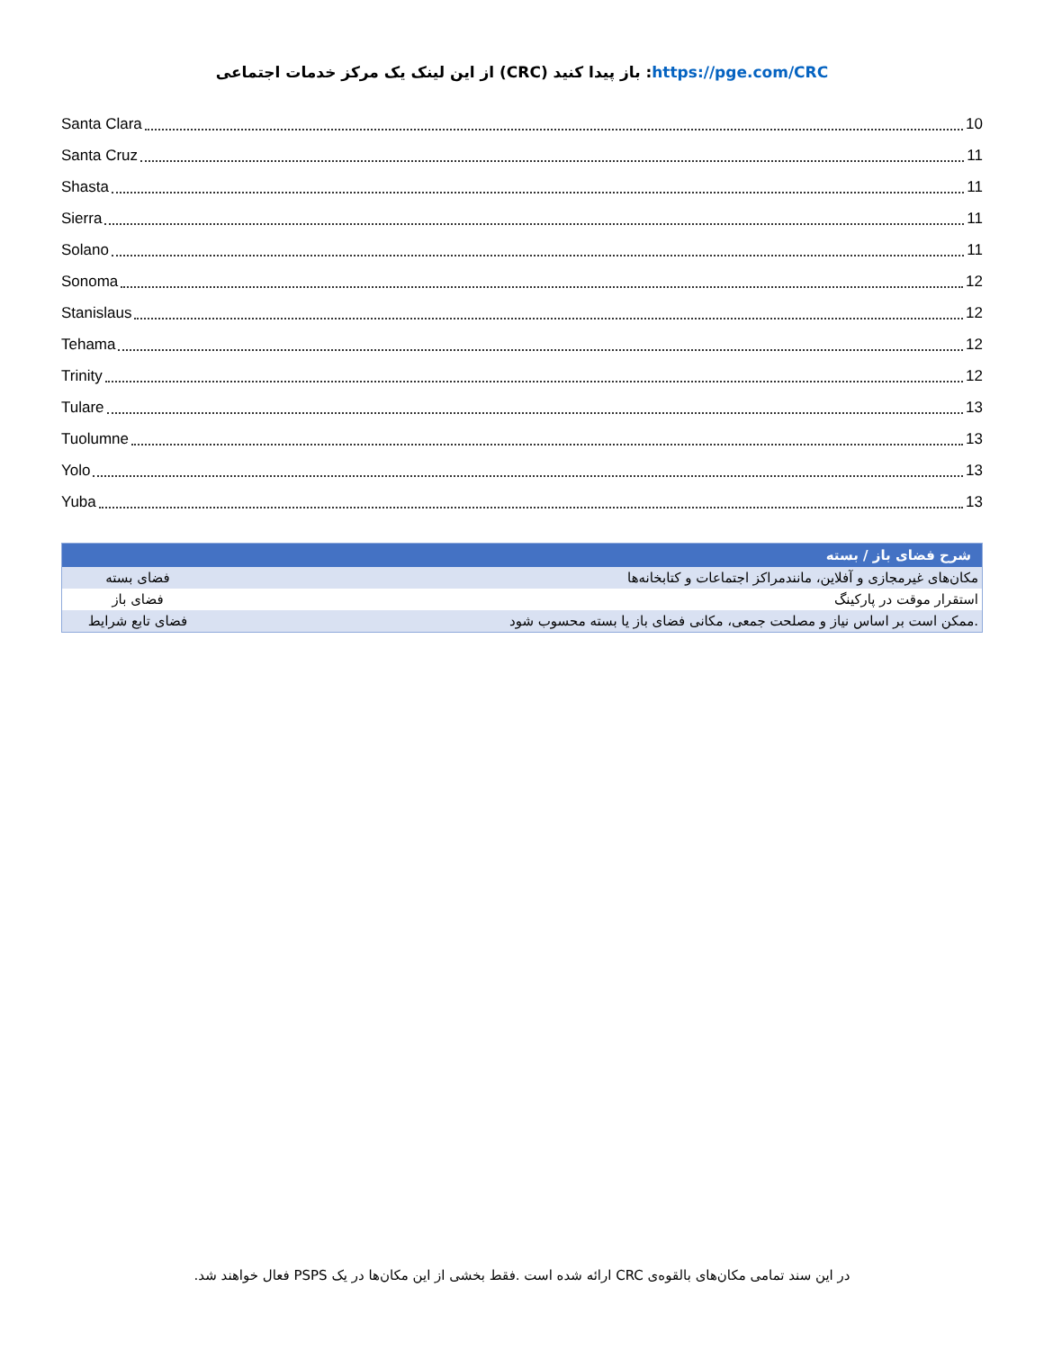https://pge.com/CRC: باز پیدا کنید (CRC) از این لینک یک مرکز خدمات اجتماعی
Santa Clara 10
Santa Cruz 11
Shasta 11
Sierra 11
Solano 11
Sonoma 12
Stanislaus 12
Tehama 12
Trinity 12
Tulare 13
Tuolumne 13
Yolo 13
Yuba 13
| شرح فضای باز / بسته | |
| --- | --- |
| مکان‌های غیرمجازی و آفلاین، مانندمراکز اجتماعات و کتابخانه‌ها | فضای بسته |
| استقرار موقت در پارکینگ | فضای باز |
| .ممکن است بر اساس نیاز و مصلحت جمعی، مکانی فضای باز یا بسته محسوب شود | فضای تابع شرایط |
.فعال خواهند شد PSPS ارائه شده است .فقط بخشی از این مکان‌ها در یک CRC در این سند تمامی مکان‌های بالقوه‌ی